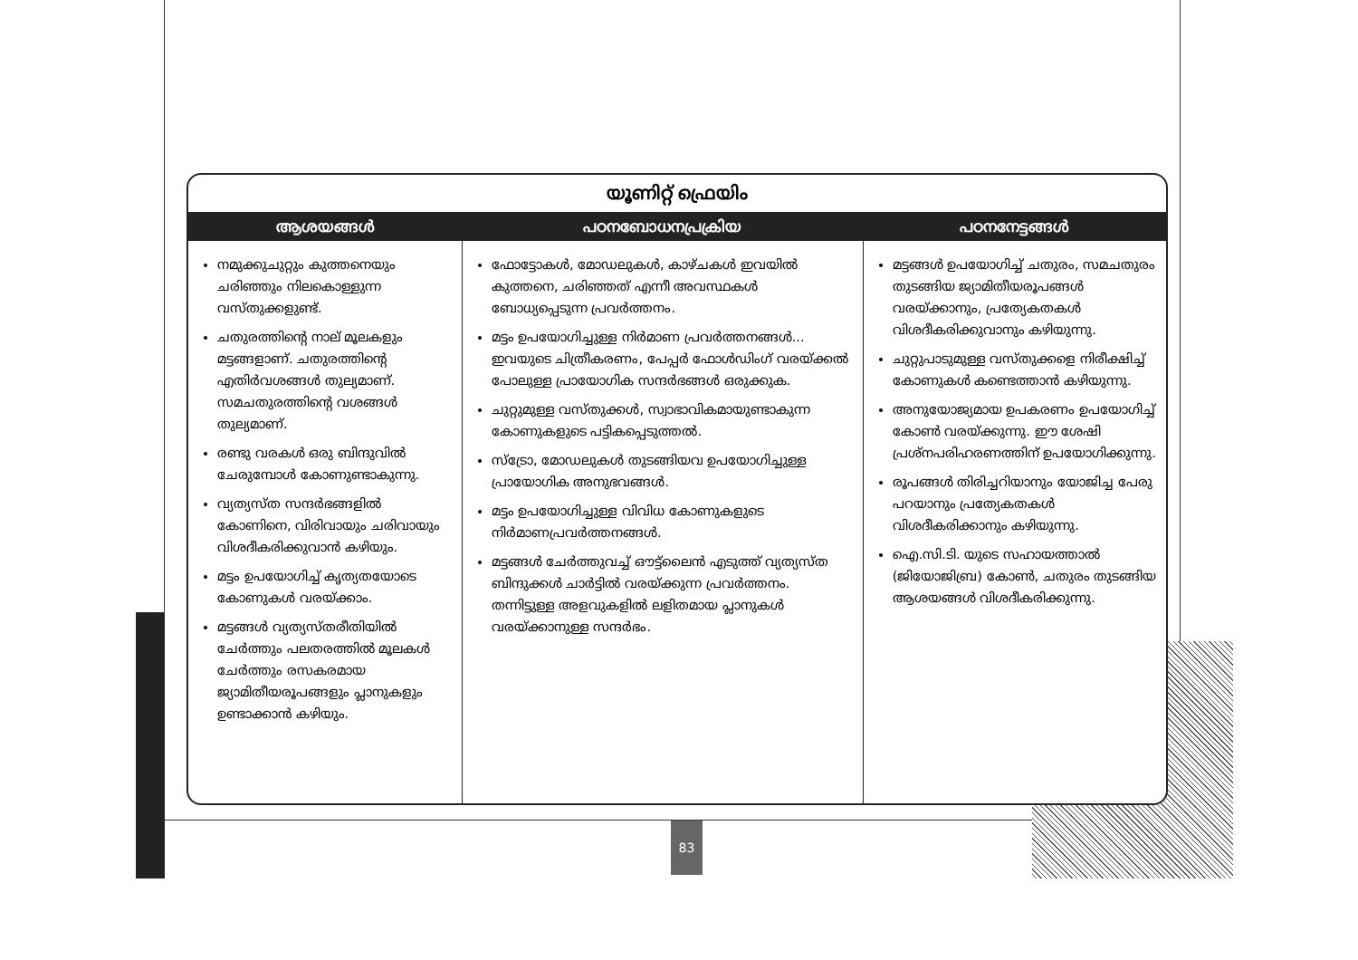യൂണിറ്റ് ഫ്രെയിം
| ആശയങ്ങൾ | പഠനബോധനപ്രക്രിയ | പഠനനേട്ടങ്ങൾ |
| --- | --- | --- |
| നമുക്കുചുറ്റും കുത്തനെയും ചരിഞ്ഞും നിലകൊള്ളുന്ന വസ്തുക്കളുണ്ട്. ചതുരത്തിന്റെ നാല് മൂലകളും മട്ടങ്ങളാണ്. ചതുരത്തിന്റെ എതിർവശങ്ങൾ തുല്യമാണ്. സമചതുരത്തിന്റെ വശങ്ങൾ തുല്യമാണ്. രണ്ടു വരകൾ ഒരു ബിന്ദുവിൽ ചേരുമ്പോൾ കോണുണ്ടാകുന്നു. വ്യത്യസ്ത സന്ദർഭങ്ങളിൽ കോണിനെ, വിരിവായും ചരിവായും വിശദീകരിക്കുവാൻ കഴിയും. മട്ടം ഉപയോഗിച്ച് കൃത്യതയോടെ കോണുകൾ വരയ്ക്കാം. മട്ടങ്ങൾ വ്യത്യസ്തരീതിയിൽ ചേർത്തും പലതരത്തിൽ മൂലകൾ ചേർത്തും രസകരമായ ജ്യാമിതീയരൂപങ്ങളും പ്ലാനുകളും ഉണ്ടാക്കാൻ കഴിയും. | ഫോട്ടോകൾ, മോഡലുകൾ, കാഴ്ചകൾ ഇവയിൽ കുത്തനെ, ചരിഞ്ഞത് എന്നീ അവസ്ഥകൾ ബോധ്യപ്പെടുന്ന പ്രവർത്തനം. മട്ടം ഉപയോഗിച്ചുള്ള നിർമാണ പ്രവർത്തനങ്ങൾ... ഇവയുടെ ചിത്രീകരണം, പേപ്പർ ഫോൾഡിംഗ് വരയ്ക്കൽ പോലുള്ള പ്രായോഗിക സന്ദർഭങ്ങൾ ഒരുക്കുക. ചുറ്റുമുള്ള വസ്തുക്കൾ, സ്വാഭാവികമായുണ്ടാകുന്ന കോണുകളുടെ പട്ടികപ്പെടുത്തൽ. സ്ട്രോ, മോഡലുകൾ തുടങ്ങിയവ ഉപയോഗിച്ചുള്ള പ്രായോഗിക അനുഭവങ്ങൾ. മട്ടം ഉപയോഗിച്ചുള്ള വിവിധ കോണുകളുടെ നിർമാണപ്രവർത്തനങ്ങൾ. മട്ടങ്ങൾ ചേർത്തുവച്ച് ഔട്ട്‌ലൈൻ എടുത്ത് വ്യത്യസ്ത ബിന്ദുക്കൾ ചാർട്ടിൽ വരയ്ക്കുന്ന പ്രവർത്തനം. തന്നിട്ടുള്ള അളവുകളിൽ ലളിതമായ പ്ലാനുകൾ വരയ്ക്കാനുള്ള സന്ദർഭം. | മട്ടങ്ങൾ ഉപയോഗിച്ച് ചതുരം, സമചതുരം തുടങ്ങിയ ജ്യാമിതീയരൂപങ്ങൾ വരയ്ക്കാനും, പ്രത്യേകതകൾ വിശദീകരിക്കുവാനും കഴിയുന്നു. ചുറ്റുപാടുമുള്ള വസ്തുക്കളെ നിരീക്ഷിച്ച് കോണുകൾ കണ്ടെത്താൻ കഴിയുന്നു. അനുയോജ്യമായ ഉപകരണം ഉപയോഗിച്ച് കോൺ വരയ്ക്കുന്നു. ഈ ശേഷി പ്രശ്നപരിഹരണത്തിന് ഉപയോഗിക്കുന്നു. രൂപങ്ങൾ തിരിച്ചറിയാനും യോജിച്ച പേരു പറയാനും പ്രത്യേകതകൾ വിശദീകരിക്കാനും കഴിയുന്നു. ഐ.സി.ടി. യുടെ സഹായത്താൽ (ജിയോജിബ്ര) കോൺ, ചതുരം തുടങ്ങിയ ആശയങ്ങൾ വിശദീകരിക്കുന്നു. |
83